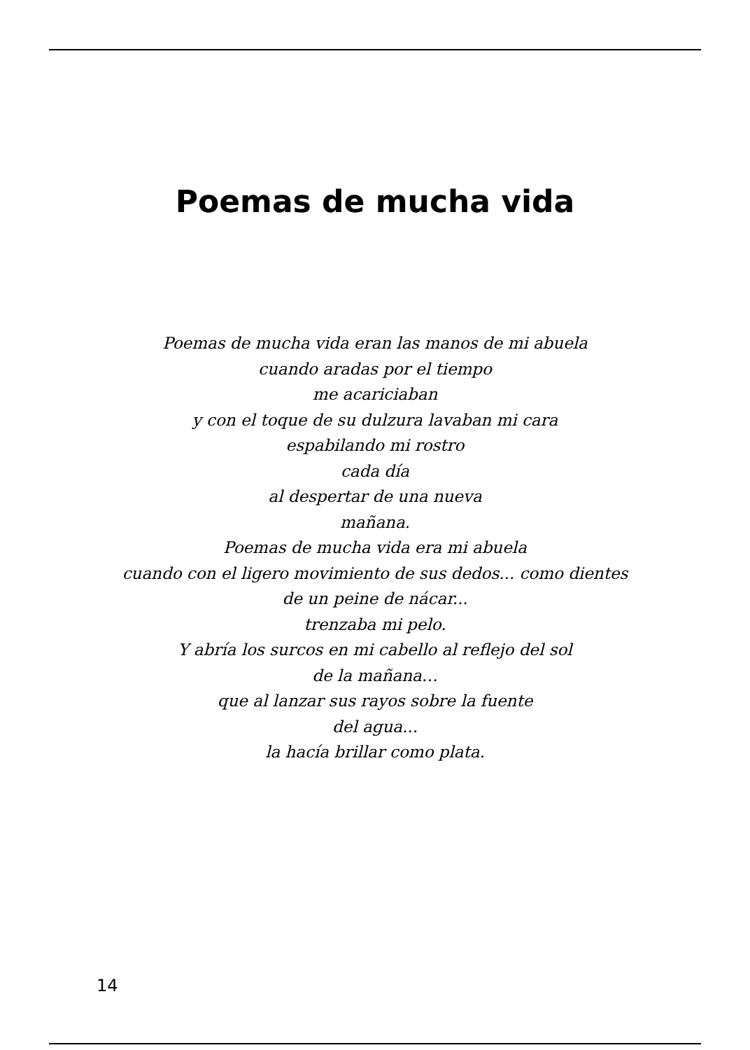Poemas de mucha vida
Poemas de mucha vida eran las manos de mi abuela
cuando aradas por el tiempo
me acariciaban
y con el toque de su dulzura lavaban mi cara
espabilando mi rostro
cada día
al despertar de una nueva
mañana.
Poemas de mucha vida era mi abuela
cuando con el ligero movimiento de sus dedos... como dientes
de un peine de nácar...
trenzaba mi pelo.
Y abría los surcos en mi cabello al reflejo del sol
de la mañana…
que al lanzar sus rayos sobre la fuente
del agua...
la hacía brillar como plata.
14